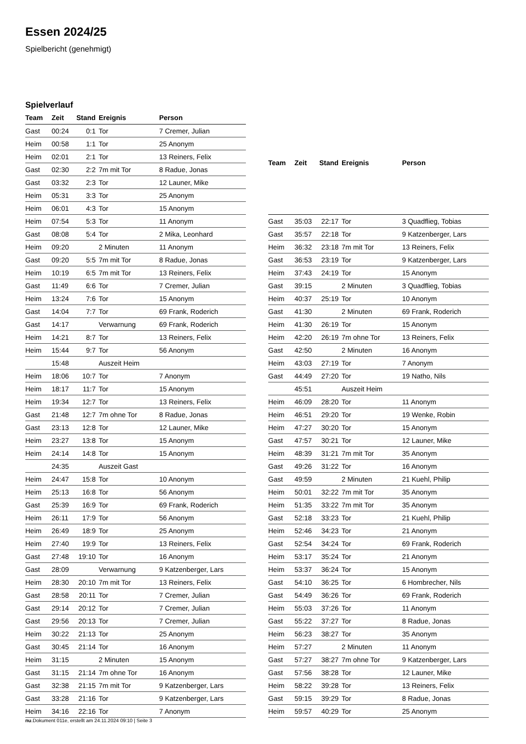Essen 2024/25
Spielbericht (genehmigt)
Spielverlauf
| Team | Zeit | Stand | Ereignis | Person |
| --- | --- | --- | --- | --- |
| Gast | 00:24 | 0:1 | Tor | 7 Cremer, Julian |
| Heim | 00:58 | 1:1 | Tor | 25 Anonym |
| Heim | 02:01 | 2:1 | Tor | 13 Reiners, Felix |
| Gast | 02:30 | 2:2 | 7m mit Tor | 8 Radue, Jonas |
| Gast | 03:32 | 2:3 | Tor | 12 Launer, Mike |
| Heim | 05:31 | 3:3 | Tor | 25 Anonym |
| Heim | 06:01 | 4:3 | Tor | 15 Anonym |
| Heim | 07:54 | 5:3 | Tor | 11 Anonym |
| Gast | 08:08 | 5:4 | Tor | 2 Mika, Leonhard |
| Heim | 09:20 | | 2 Minuten | 11 Anonym |
| Gast | 09:20 | 5:5 | 7m mit Tor | 8 Radue, Jonas |
| Heim | 10:19 | 6:5 | 7m mit Tor | 13 Reiners, Felix |
| Gast | 11:49 | 6:6 | Tor | 7 Cremer, Julian |
| Heim | 13:24 | 7:6 | Tor | 15 Anonym |
| Gast | 14:04 | 7:7 | Tor | 69 Frank, Roderich |
| Gast | 14:17 | | Verwarnung | 69 Frank, Roderich |
| Heim | 14:21 | 8:7 | Tor | 13 Reiners, Felix |
| Heim | 15:44 | 9:7 | Tor | 56 Anonym |
| | 15:48 | | Auszeit Heim | |
| Heim | 18:06 | 10:7 | Tor | 7 Anonym |
| Heim | 18:17 | 11:7 | Tor | 15 Anonym |
| Heim | 19:34 | 12:7 | Tor | 13 Reiners, Felix |
| Gast | 21:48 | 12:7 | 7m ohne Tor | 8 Radue, Jonas |
| Gast | 23:13 | 12:8 | Tor | 12 Launer, Mike |
| Heim | 23:27 | 13:8 | Tor | 15 Anonym |
| Heim | 24:14 | 14:8 | Tor | 15 Anonym |
| | 24:35 | | Auszeit Gast | |
| Heim | 24:47 | 15:8 | Tor | 10 Anonym |
| Heim | 25:13 | 16:8 | Tor | 56 Anonym |
| Gast | 25:39 | 16:9 | Tor | 69 Frank, Roderich |
| Heim | 26:11 | 17:9 | Tor | 56 Anonym |
| Heim | 26:49 | 18:9 | Tor | 25 Anonym |
| Heim | 27:40 | 19:9 | Tor | 13 Reiners, Felix |
| Gast | 27:48 | 19:10 | Tor | 16 Anonym |
| Gast | 28:09 | | Verwarnung | 9 Katzenberger, Lars |
| Heim | 28:30 | 20:10 | 7m mit Tor | 13 Reiners, Felix |
| Gast | 28:58 | 20:11 | Tor | 7 Cremer, Julian |
| Gast | 29:14 | 20:12 | Tor | 7 Cremer, Julian |
| Gast | 29:56 | 20:13 | Tor | 7 Cremer, Julian |
| Heim | 30:22 | 21:13 | Tor | 25 Anonym |
| Gast | 30:45 | 21:14 | Tor | 16 Anonym |
| Heim | 31:15 | | 2 Minuten | 15 Anonym |
| Gast | 31:15 | 21:14 | 7m ohne Tor | 16 Anonym |
| Gast | 32:38 | 21:15 | 7m mit Tor | 9 Katzenberger, Lars |
| Gast | 33:28 | 21:16 | Tor | 9 Katzenberger, Lars |
| Heim | 34:16 | 22:16 | Tor | 7 Anonym |
| Team | Zeit | Stand | Ereignis | Person |
| --- | --- | --- | --- | --- |
| Gast | 35:03 | 22:17 | Tor | 3 Quadflieg, Tobias |
| Gast | 35:57 | 22:18 | Tor | 9 Katzenberger, Lars |
| Heim | 36:32 | 23:18 | 7m mit Tor | 13 Reiners, Felix |
| Gast | 36:53 | 23:19 | Tor | 9 Katzenberger, Lars |
| Heim | 37:43 | 24:19 | Tor | 15 Anonym |
| Gast | 39:15 | | 2 Minuten | 3 Quadflieg, Tobias |
| Heim | 40:37 | 25:19 | Tor | 10 Anonym |
| Gast | 41:30 | | 2 Minuten | 69 Frank, Roderich |
| Heim | 41:30 | 26:19 | Tor | 15 Anonym |
| Heim | 42:20 | 26:19 | 7m ohne Tor | 13 Reiners, Felix |
| Gast | 42:50 | | 2 Minuten | 16 Anonym |
| Heim | 43:03 | 27:19 | Tor | 7 Anonym |
| Gast | 44:49 | 27:20 | Tor | 19 Natho, Nils |
| | 45:51 | | Auszeit Heim | |
| Heim | 46:09 | 28:20 | Tor | 11 Anonym |
| Heim | 46:51 | 29:20 | Tor | 19 Wenke, Robin |
| Heim | 47:27 | 30:20 | Tor | 15 Anonym |
| Gast | 47:57 | 30:21 | Tor | 12 Launer, Mike |
| Heim | 48:39 | 31:21 | 7m mit Tor | 35 Anonym |
| Gast | 49:26 | 31:22 | Tor | 16 Anonym |
| Gast | 49:59 | | 2 Minuten | 21 Kuehl, Philip |
| Heim | 50:01 | 32:22 | 7m mit Tor | 35 Anonym |
| Heim | 51:35 | 33:22 | 7m mit Tor | 35 Anonym |
| Gast | 52:18 | 33:23 | Tor | 21 Kuehl, Philip |
| Heim | 52:46 | 34:23 | Tor | 21 Anonym |
| Gast | 52:54 | 34:24 | Tor | 69 Frank, Roderich |
| Heim | 53:17 | 35:24 | Tor | 21 Anonym |
| Heim | 53:37 | 36:24 | Tor | 15 Anonym |
| Gast | 54:10 | 36:25 | Tor | 6 Hombrecher, Nils |
| Gast | 54:49 | 36:26 | Tor | 69 Frank, Roderich |
| Heim | 55:03 | 37:26 | Tor | 11 Anonym |
| Gast | 55:22 | 37:27 | Tor | 8 Radue, Jonas |
| Heim | 56:23 | 38:27 | Tor | 35 Anonym |
| Heim | 57:27 | | 2 Minuten | 11 Anonym |
| Gast | 57:27 | 38:27 | 7m ohne Tor | 9 Katzenberger, Lars |
| Gast | 57:56 | 38:28 | Tor | 12 Launer, Mike |
| Heim | 58:22 | 39:28 | Tor | 13 Reiners, Felix |
| Gast | 59:15 | 39:29 | Tor | 8 Radue, Jonas |
| Heim | 59:57 | 40:29 | Tor | 25 Anonym |
nu.Dokument 011e, erstellt am 24.11.2024 09:10 | Seite 3